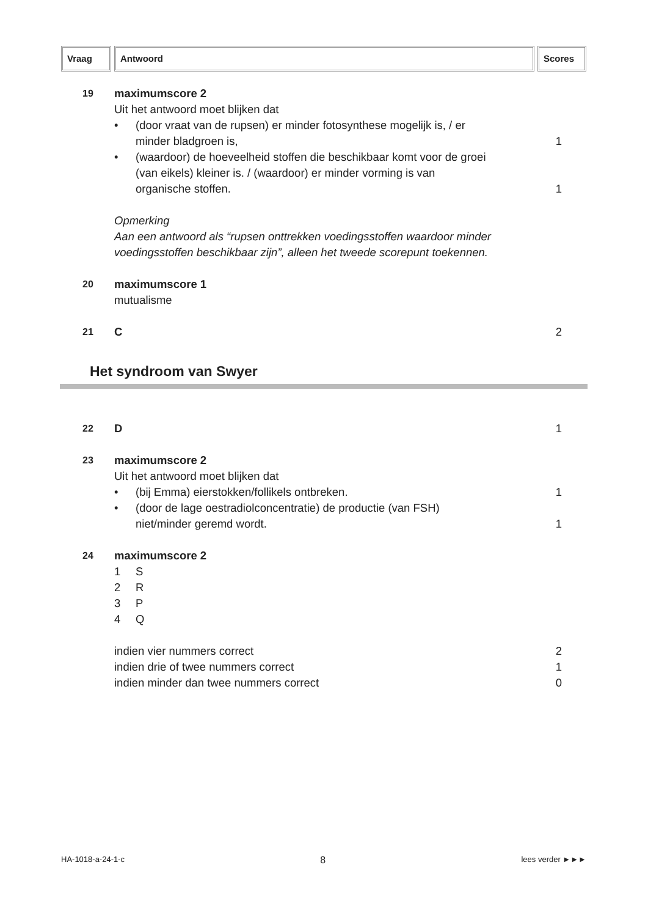Vraag Antwoord Scores
19
maximumscore 2
Uit het antwoord moet blijken dat
• (door vraat van de rupsen) er minder fotosynthese mogelijk is, / er
minder bladgroen is, 1
• (waardoor) de hoeveelheid stoffen die beschikbaar komt voor de groei
(van eikels) kleiner is. / (waardoor) er minder vorming is van
organische stoffen. 1
Opmerking
Aan een antwoord als “rupsen onttrekken voedingsstoffen waardoor minder voedingsstoffen beschikbaar zijn”, alleen het tweede scorepunt toekennen.
20
maximumscore 1
mutualisme
21
C 2
Het syndroom van Swyer
22
D 1
23
maximumscore 2
Uit het antwoord moet blijken dat
• (bij Emma) eierstokken/follikels ontbreken. 1
• (door de lage oestradiolconcentratie) de productie (van FSH)
niet/minder geremd wordt. 1
24
maximumscore 2
1 S
2 R
3 P
4 Q
indien vier nummers correct 2
indien drie of twee nummers correct 1
indien minder dan twee nummers correct 0
HA-1018-a-24-1-c 8 lees verder ►►►